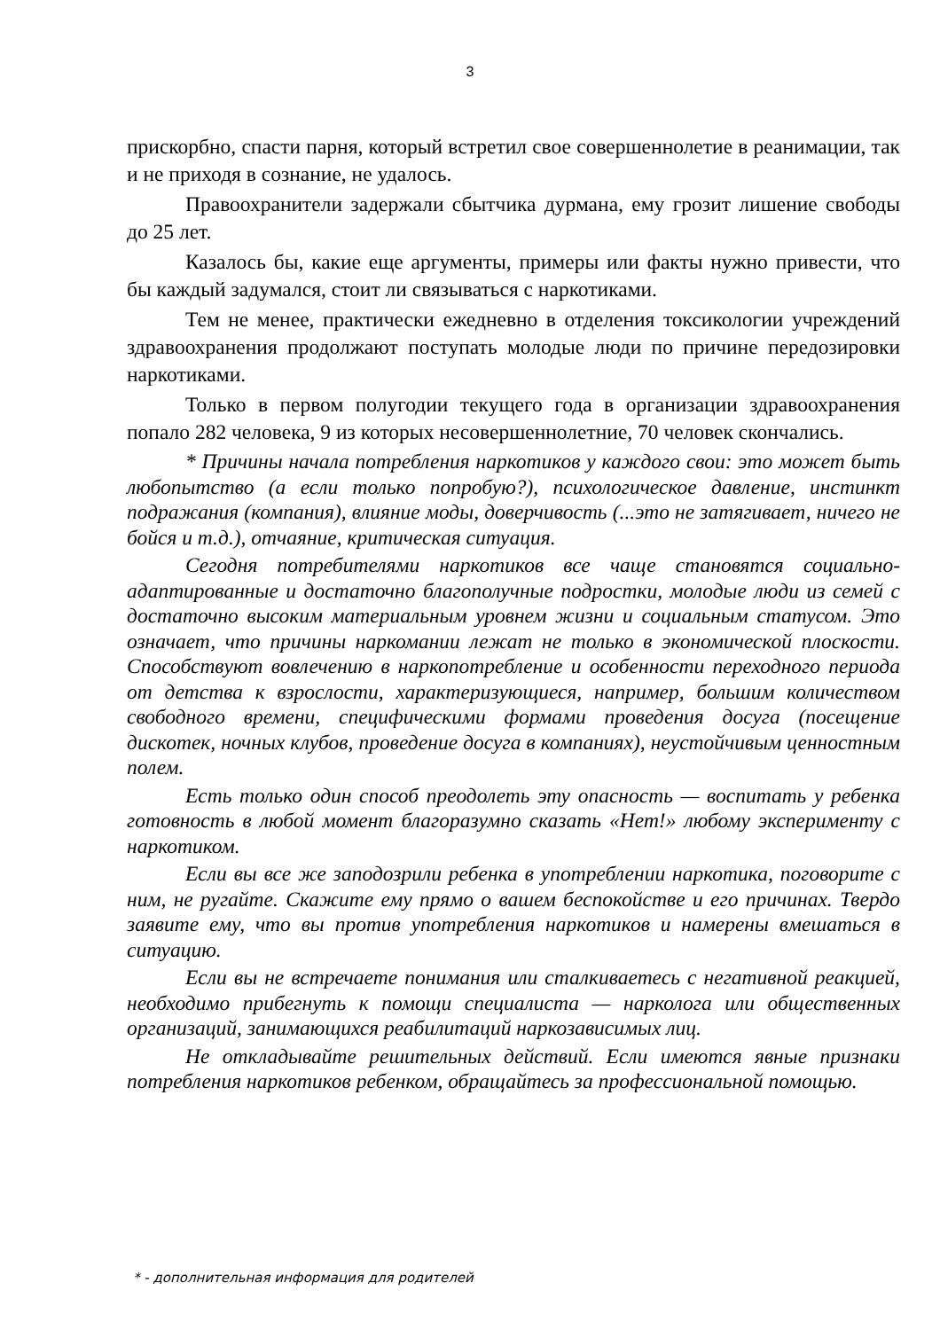3
прискорбно, спасти парня, который встретил свое совершеннолетие в реанимации, так и не приходя в сознание, не удалось.
Правоохранители задержали сбытчика дурмана, ему грозит лишение свободы до 25 лет.
Казалось бы, какие еще аргументы, примеры или факты нужно привести, что бы каждый задумался, стоит ли связываться с наркотиками.
Тем не менее, практически ежедневно в отделения токсикологии учреждений здравоохранения продолжают поступать молодые люди по причине передозировки наркотиками.
Только в первом полугодии текущего года в организации здравоохранения попало 282 человека, 9 из которых несовершеннолетние, 70 человек скончались.
* Причины начала потребления наркотиков у каждого свои: это может быть любопытство (а если только попробую?), психологическое давление, инстинкт подражания (компания), влияние моды, доверчивость (...это не затягивает, ничего не бойся и т.д.), отчаяние, критическая ситуация.
Сегодня потребителями наркотиков все чаще становятся социально-адаптированные и достаточно благополучные подростки, молодые люди из семей с достаточно высоким материальным уровнем жизни и социальным статусом. Это означает, что причины наркомании лежат не только в экономической плоскости. Способствуют вовлечению в наркопотребление и особенности переходного периода от детства к взрослости, характеризующиеся, например, большим количеством свободного времени, специфическими формами проведения досуга (посещение дискотек, ночных клубов, проведение досуга в компаниях), неустойчивым ценностным полем.
Есть только один способ преодолеть эту опасность — воспитать у ребенка готовность в любой момент благоразумно сказать «Нет!» любому эксперименту с наркотиком.
Если вы все же заподозрили ребенка в употреблении наркотика, поговорите с ним, не ругайте. Скажите ему прямо о вашем беспокойстве и его причинах. Твердо заявите ему, что вы против употребления наркотиков и намерены вмешаться в ситуацию.
Если вы не встречаете понимания или сталкиваетесь с негативной реакцией, необходимо прибегнуть к помощи специалиста — нарколога или общественных организаций, занимающихся реабилитаций наркозависимых лиц.
Не откладывайте решительных действий. Если имеются явные признаки потребления наркотиков ребенком, обращайтесь за профессиональной помощью.
* - дополнительная информация для родителей